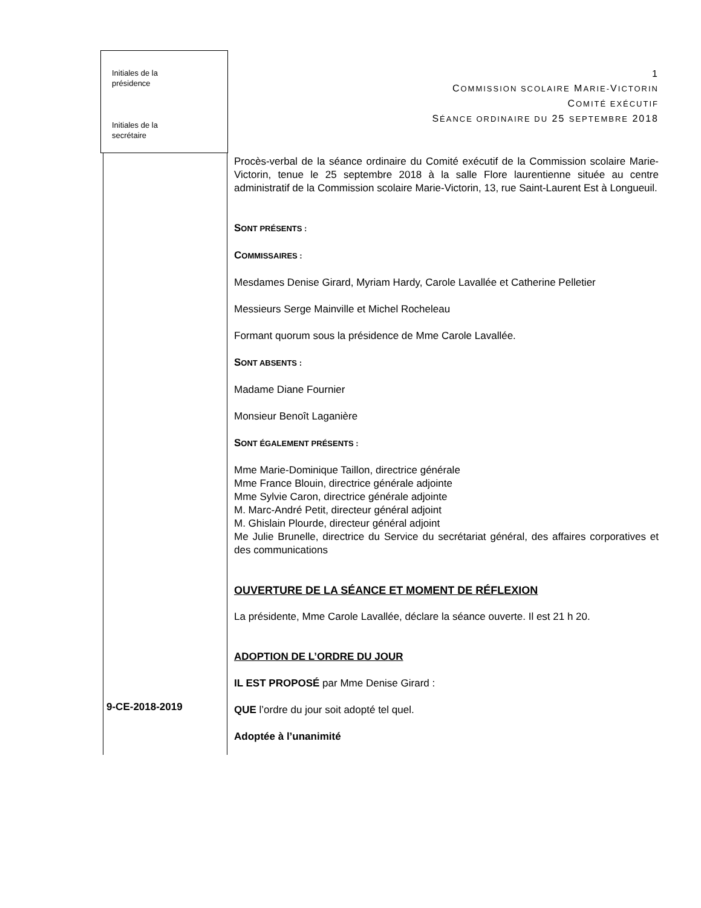Initiales de la
présidence
Initiales de la
secrétaire
1
COMMISSION SCOLAIRE MARIE-VICTORIN
COMITÉ EXÉCUTIF
SÉANCE ORDINAIRE DU 25 SEPTEMBRE 2018
Procès-verbal de la séance ordinaire du Comité exécutif de la Commission scolaire Marie-Victorin, tenue le 25 septembre 2018 à la salle Flore laurentienne située au centre administratif de la Commission scolaire Marie-Victorin, 13, rue Saint-Laurent Est à Longueuil.
SONT PRÉSENTS :
COMMISSAIRES :
Mesdames Denise Girard, Myriam Hardy, Carole Lavallée et Catherine Pelletier
Messieurs Serge Mainville et Michel Rocheleau
Formant quorum sous la présidence de Mme Carole Lavallée.
SONT ABSENTS :
Madame Diane Fournier
Monsieur Benoît Laganière
SONT ÉGALEMENT PRÉSENTS :
Mme Marie-Dominique Taillon, directrice générale
Mme France Blouin, directrice générale adjointe
Mme Sylvie Caron, directrice générale adjointe
M. Marc-André Petit, directeur général adjoint
M. Ghislain Plourde, directeur général adjoint
Me Julie Brunelle, directrice du Service du secrétariat général, des affaires corporatives et des communications
OUVERTURE DE LA SÉANCE ET MOMENT DE RÉFLEXION
La présidente, Mme Carole Lavallée, déclare la séance ouverte. Il est 21 h 20.
ADOPTION DE L’ORDRE DU JOUR
IL EST PROPOSÉ par Mme Denise Girard :
QUE l’ordre du jour soit adopté tel quel.
Adoptée à l’unanimité
9-CE-2018-2019